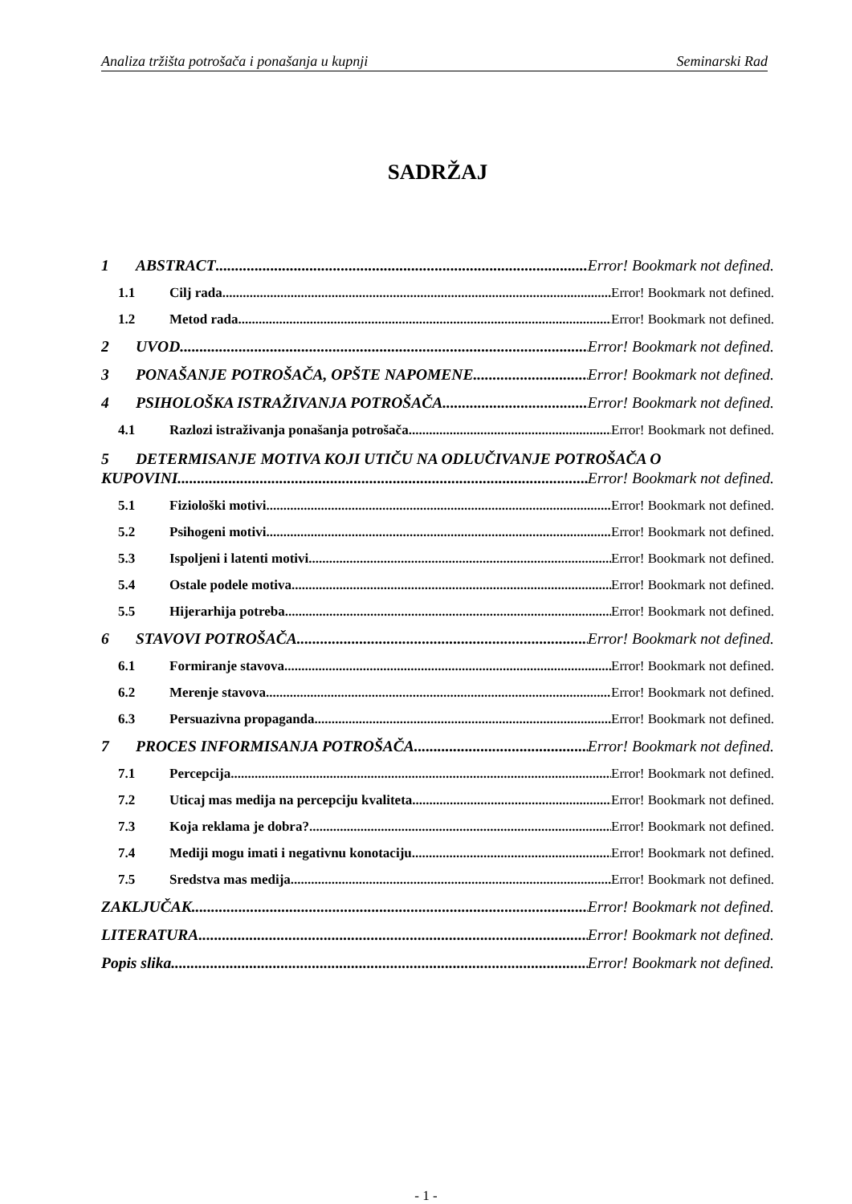Analiza tržišta potrošača i ponašanja u kupnji Seminarski Rad
SADRŽAJ
1 ABSTRACT Error! Bookmark not defined.
1.1 Cilj rada Error! Bookmark not defined.
1.2 Metod rada Error! Bookmark not defined.
2 UVOD Error! Bookmark not defined.
3 PONAŠANJE POTROŠAČA, OPŠTE NAPOMENE Error! Bookmark not defined.
4 PSIHOLOŠKA ISTRAŽIVANJA POTROŠAČA Error! Bookmark not defined.
4.1 Razlozi istraživanja ponašanja potrošača Error! Bookmark not defined.
5 DETERMISANJE MOTIVA KOJI UTIČU NA ODLUČIVANJE POTROŠAČA O
KUPOVINI Error! Bookmark not defined.
5.1 Fiziološki motivi Error! Bookmark not defined.
5.2 Psihogeni motivi Error! Bookmark not defined.
5.3 Ispoljeni i latenti motivi Error! Bookmark not defined.
5.4 Ostale podele motiva Error! Bookmark not defined.
5.5 Hijerarhija potreba Error! Bookmark not defined.
6 STAVOVI POTROŠAČA Error! Bookmark not defined.
6.1 Formiranje stavova Error! Bookmark not defined.
6.2 Merenje stavova Error! Bookmark not defined.
6.3 Persuazivna propaganda Error! Bookmark not defined.
7 PROCES INFORMISANJA POTROŠAČA Error! Bookmark not defined.
7.1 Percepcija Error! Bookmark not defined.
7.2 Uticaj mas medija na percepciju kvaliteta Error! Bookmark not defined.
7.3 Koja reklama je dobra? Error! Bookmark not defined.
7.4 Mediji mogu imati i negativnu konotaciju Error! Bookmark not defined.
7.5 Sredstva mas medija Error! Bookmark not defined.
ZAKLJUČAK Error! Bookmark not defined.
LITERATURA Error! Bookmark not defined.
Popis slika Error! Bookmark not defined.
- 1 -